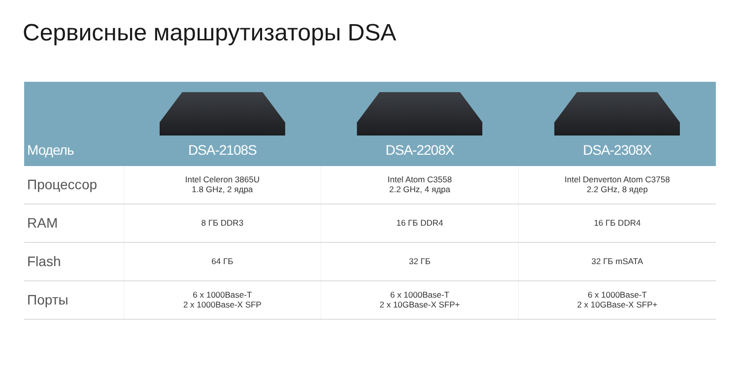Сервисные маршрутизаторы DSA
| Модель | DSA-2108S | DSA-2208X | DSA-2308X |
| --- | --- | --- | --- |
| Процессор | Intel Celeron 3865U 1.8 GHz, 2 ядра | Intel Atom C3558 2.2 GHz, 4 ядра | Intel Denverton Atom C3758 2.2 GHz, 8 ядер |
| RAM | 8 ГБ DDR3 | 16 ГБ DDR4 | 16 ГБ DDR4 |
| Flash | 64 ГБ | 32 ГБ | 32 ГБ mSATA |
| Порты | 6 x 1000Base-T 2 x 1000Base-X SFP | 6 x 1000Base-T 2 x 10GBase-X SFP+ | 6 x 1000Base-T 2 x 10GBase-X SFP+ |